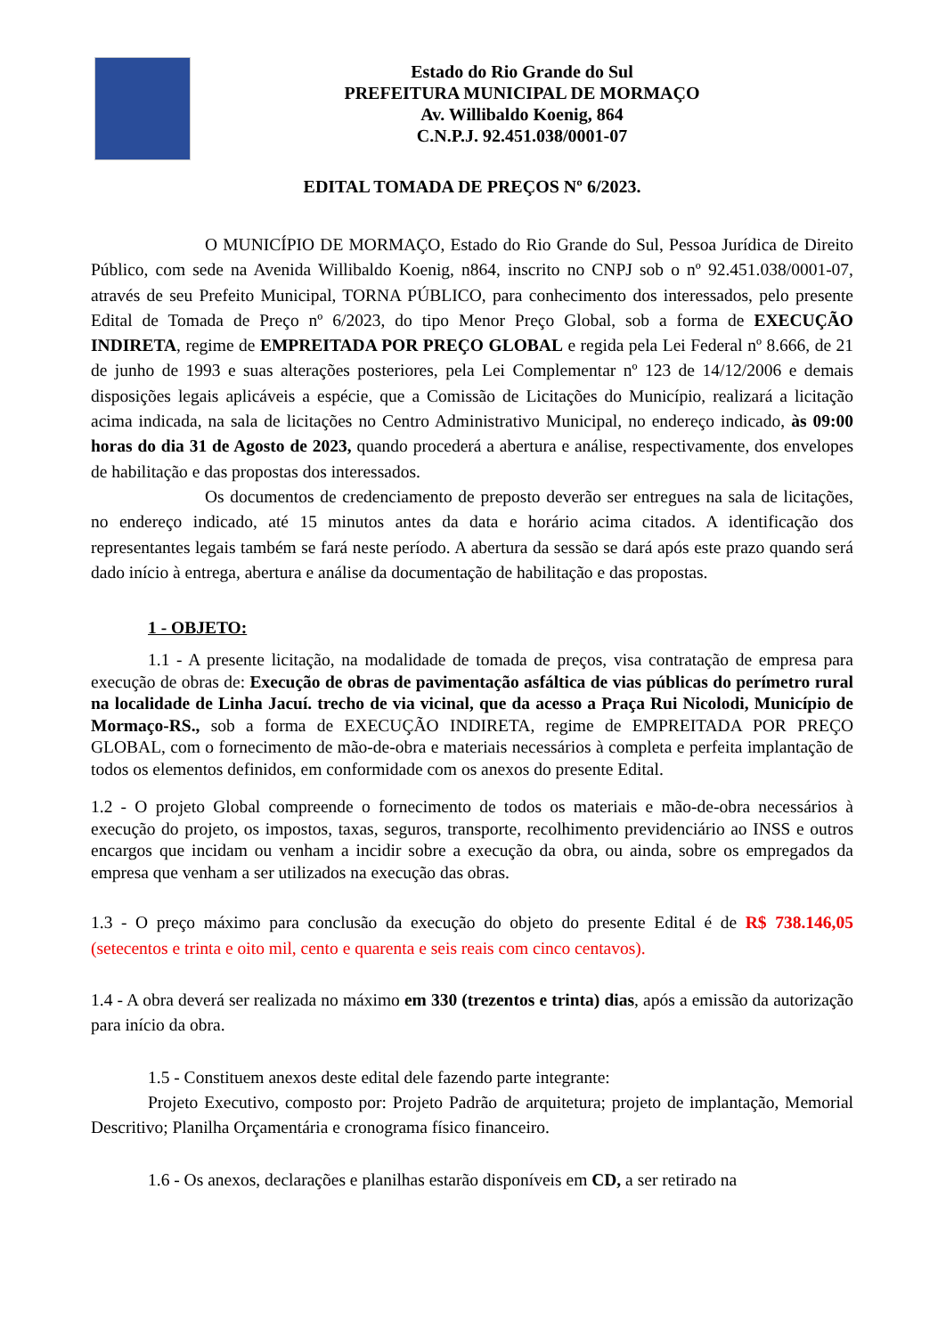Estado do Rio Grande do Sul
PREFEITURA MUNICIPAL DE MORMAÇO
Av. Willibaldo Koenig, 864
C.N.P.J. 92.451.038/0001-07
EDITAL TOMADA DE PREÇOS Nº 6/2023.
O MUNICÍPIO DE MORMAÇO, Estado do Rio Grande do Sul, Pessoa Jurídica de Direito Público, com sede na Avenida Willibaldo Koenig, n864, inscrito no CNPJ sob o nº 92.451.038/0001-07, através de seu Prefeito Municipal, TORNA PÚBLICO, para conhecimento dos interessados, pelo presente Edital de Tomada de Preço nº 6/2023, do tipo Menor Preço Global, sob a forma de EXECUÇÃO INDIRETA, regime de EMPREITADA POR PREÇO GLOBAL e regida pela Lei Federal nº 8.666, de 21 de junho de 1993 e suas alterações posteriores, pela Lei Complementar nº 123 de 14/12/2006 e demais disposições legais aplicáveis a espécie, que a Comissão de Licitações do Município, realizará a licitação acima indicada, na sala de licitações no Centro Administrativo Municipal, no endereço indicado, às 09:00 horas do dia 31 de Agosto de 2023, quando procederá a abertura e análise, respectivamente, dos envelopes de habilitação e das propostas dos interessados.
Os documentos de credenciamento de preposto deverão ser entregues na sala de licitações, no endereço indicado, até 15 minutos antes da data e horário acima citados. A identificação dos representantes legais também se fará neste período. A abertura da sessão se dará após este prazo quando será dado início à entrega, abertura e análise da documentação de habilitação e das propostas.
1 - OBJETO:
1.1 - A presente licitação, na modalidade de tomada de preços, visa contratação de empresa para execução de obras de: Execução de obras de pavimentação asfáltica de vias públicas do perímetro rural na localidade de Linha Jacuí. trecho de via vicinal, que da acesso a Praça Rui Nicolodi, Município de Mormaço-RS., sob a forma de EXECUÇÃO INDIRETA, regime de EMPREITADA POR PREÇO GLOBAL, com o fornecimento de mão-de-obra e materiais necessários à completa e perfeita implantação de todos os elementos definidos, em conformidade com os anexos do presente Edital.
1.2 - O projeto Global compreende o fornecimento de todos os materiais e mão-de-obra necessários à execução do projeto, os impostos, taxas, seguros, transporte, recolhimento previdenciário ao INSS e outros encargos que incidam ou venham a incidir sobre a execução da obra, ou ainda, sobre os empregados da empresa que venham a ser utilizados na execução das obras.
1.3 - O preço máximo para conclusão da execução do objeto do presente Edital é de R$ 738.146,05 (setecentos e trinta e oito mil, cento e quarenta e seis reais com cinco centavos).
1.4 - A obra deverá ser realizada no máximo em 330 (trezentos e trinta) dias, após a emissão da autorização para início da obra.
1.5 - Constituem anexos deste edital dele fazendo parte integrante:
Projeto Executivo, composto por: Projeto Padrão de arquitetura; projeto de implantação, Memorial Descritivo; Planilha Orçamentária e cronograma físico financeiro.
1.6 - Os anexos, declarações e planilhas estarão disponíveis em CD, a ser retirado na